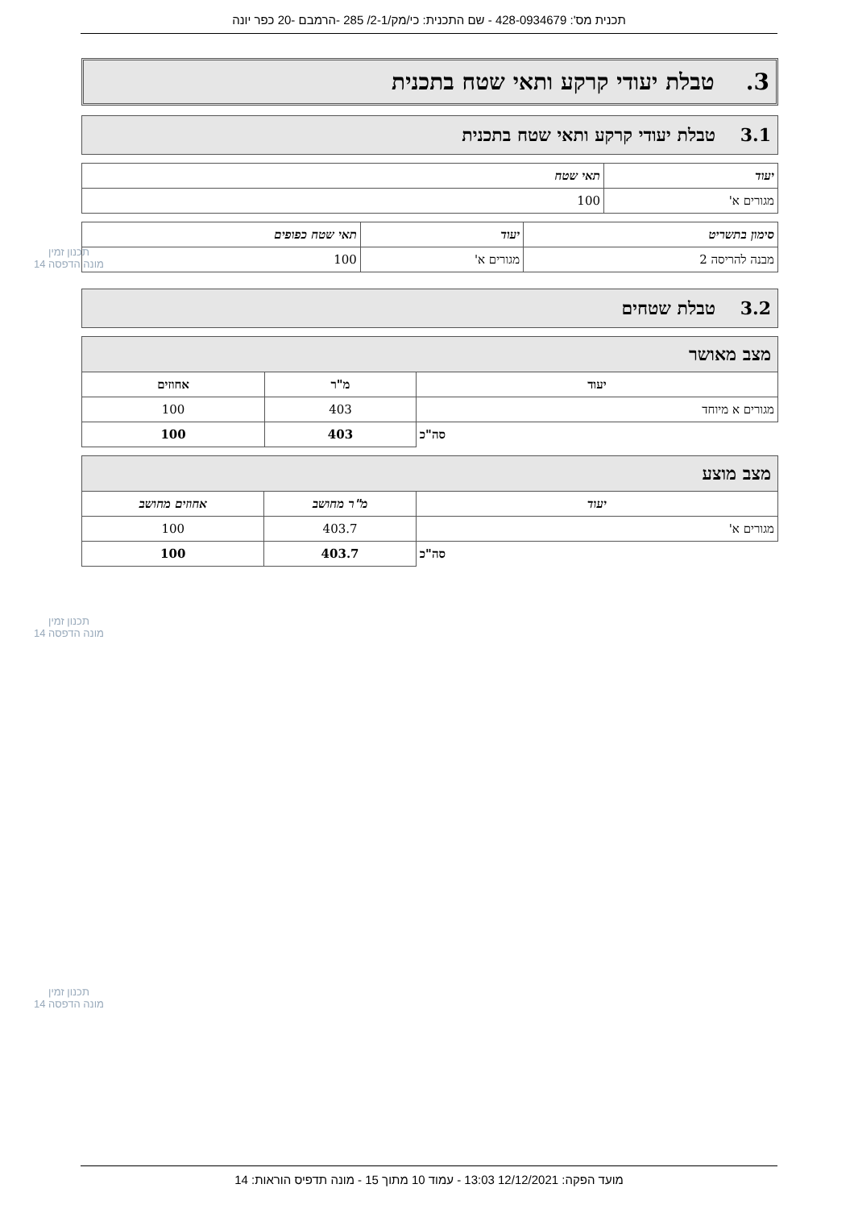תכנית מס': 428-0934679 - שם התכנית: כי/מק/2-1/ 285 -הרמבם -20 כפר יונה
3. טבלת יעודי קרקע ותאי שטח בתכנית
3.1 טבלת יעודי קרקע ותאי שטח בתכנית
| יעוד | תאי שטח |
| --- | --- |
| מגורים א' | 100 |
| סימון בתשריט | יעוד | תאי שטח כפופים |
| --- | --- | --- |
| מבנה להריסה 2 | מגורים א' | 100 |
3.2 טבלת שטחים
| מצב מאושר | | |
| --- | --- | --- |
| יעוד | מ"ר | אחוזים |
| מגורים א מיוחד | 403 | 100 |
| סה"כ | 403 | 100 |
| מצב מוצע | | |
| --- | --- | --- |
| יעוד | מ"ר מחושב | אחוזים מחושב |
| מגורים א' | 403.7 | 100 |
| סה"כ | 403.7 | 100 |
תכנון זמין
מונה הדפסה 14
תכנון זמין
מונה הדפסה 14
תכנון זמין
מונה הדפסה 14
מועד הפקה: 12/12/2021 13:03 - עמוד 10 מתוך 15 - מונה תדפיס הוראות: 14